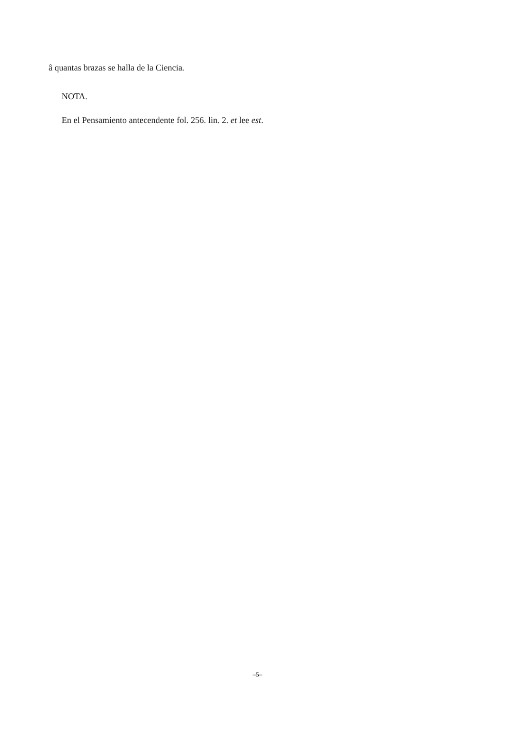â quantas brazas se halla de la Ciencia.
NOTA.
En el Pensamiento antecendente fol. 256. lin. 2. et lee est.
–5–